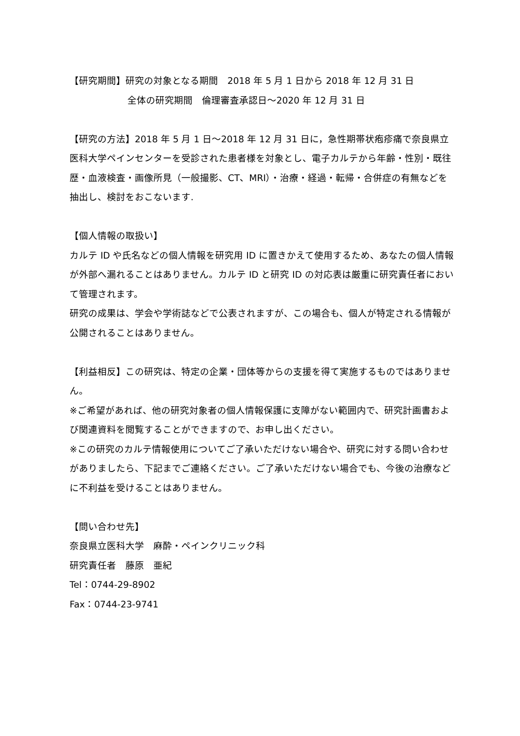【研究期間】研究の対象となる期間　2018 年 5 月 1 日から 2018 年 12 月 31 日
全体の研究期間　倫理審査承認日～2020 年 12 月 31 日
【研究の方法】2018 年 5 月 1 日～2018 年 12 月 31 日に，急性期帯状疱疹痛で奈良県立医科大学ペインセンターを受診された患者様を対象とし、電子カルテから年齢・性別・既往歴・血液検査・画像所見（一般撮影、CT、MRI）・治療・経過・転帰・合併症の有無などを抽出し、検討をおこないます.
【個人情報の取扱い】
カルテ ID や氏名などの個人情報を研究用 ID に置きかえて使用するため、あなたの個人情報が外部へ漏れることはありません。カルテ ID と研究 ID の対応表は厳重に研究責任者において管理されます。
研究の成果は、学会や学術誌などで公表されますが、この場合も、個人が特定される情報が公開されることはありません。
【利益相反】この研究は、特定の企業・団体等からの支援を得て実施するものではありません。
※ご希望があれば、他の研究対象者の個人情報保護に支障がない範囲内で、研究計画書および関連資料を閲覧することができますので、お申し出ください。
※この研究のカルテ情報使用についてご了承いただけない場合や、研究に対する問い合わせがありましたら、下記までご連絡ください。ご了承いただけない場合でも、今後の治療などに不利益を受けることはありません。
【問い合わせ先】
奈良県立医科大学　麻酔・ペインクリニック科
研究責任者　藤原　亜紀
Tel：0744-29-8902
Fax：0744-23-9741